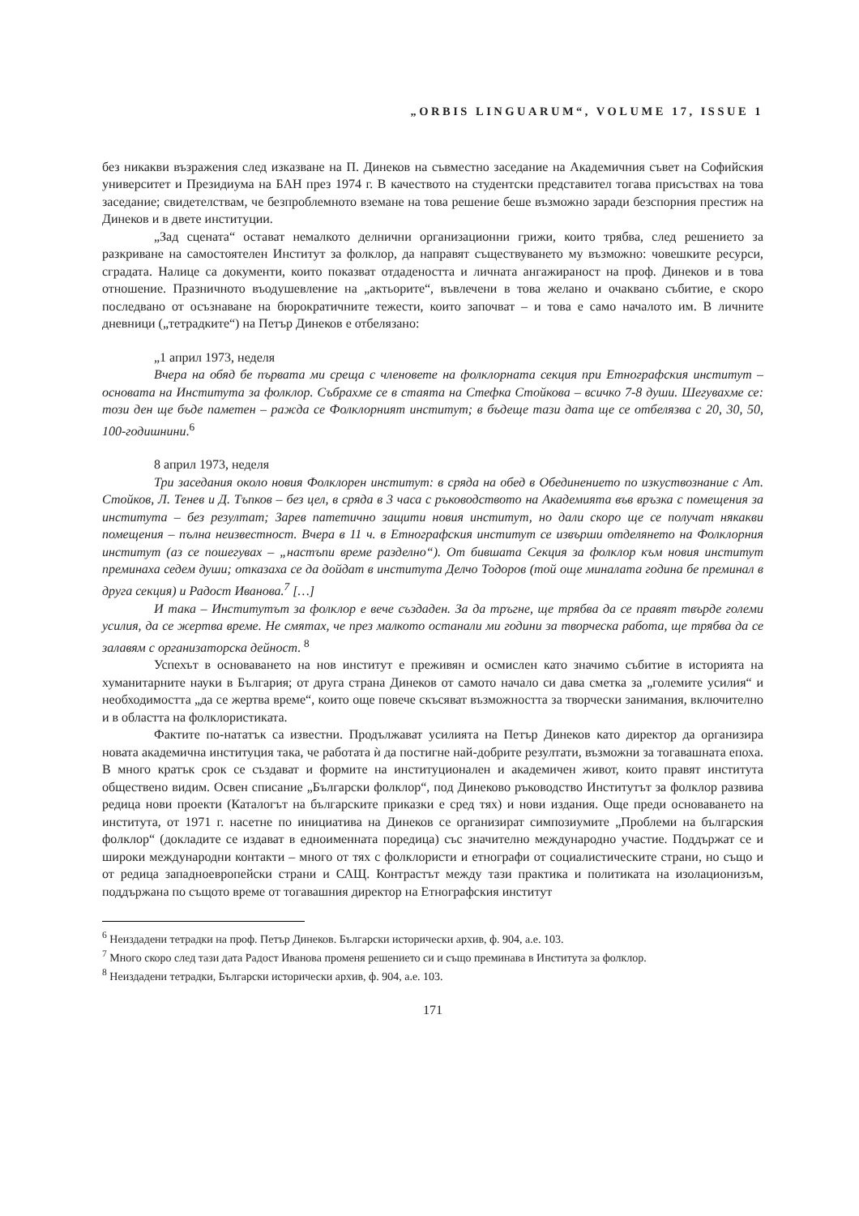„ORBIS LINGUARUM“, VOLUME 17, ISSUE 1
без никакви възражения след изказване на П. Динеков на съвместно заседание на Академичния съвет на Софийския университет и Президиума на БАН през 1974 г. В качеството на студентски представител тогава присъствах на това заседание; свидетелствам, че безпроблемното вземане на това решение беше възможно заради безспорния престиж на Динеков и в двете институции.
„Зад сцената“ остават немалкото делнични организационни грижи, които трябва, след решението за разкриване на самостоятелен Институт за фолклор, да направят съществуването му възможно: човешките ресурси, сградата. Налице са документи, които показват отдадеността и личната ангажираност на проф. Динеков и в това отношение. Празничното въодушевление на „актьорите“, въвлечени в това желано и очаквано събитие, е скоро последвано от осъзнаване на бюрократичните тежести, които започват – и това е само началото им. В личните дневници („тетрадките“) на Петър Динеков е отбелязано:
„1 април 1973, неделя
Вчера на обяд бе първата ми среща с членовете на фолклорната секция при Етнографския институт – основата на Института за фолклор. Събрахме се в стаята на Стефка Стойкова – всичко 7-8 души. Шегувахме се: този ден ще бъде паметен – ражда се Фолклорният институт; в бъдеще тази дата ще се отбелязва с 20, 30, 50, 100-годишнини.<sup>6</sup>
8 април 1973, неделя
Три заседания около новия Фолклорен институт: в сряда на обед в Обединението по изкуствознание с Ат. Стойков, Л. Тенев и Д. Тъпков – без цел, в сряда в 3 часа с ръководството на Академията във връзка с помещения за института – без резултат; Зарев патетично защити новия институт, но дали скоро ще се получат някакви помещения – пълна неизвестност. Вчера в 11 ч. в Етнографския институт се извърши отделянето на Фолклорния институт (аз се пошегувах – „настъпи време разделно“). От бившата Секция за фолклор към новия институт преминаха седем души; отказаха се да дойдат в института Делчо Тодоров (той още миналата година бе преминал в друга секция) и Радост Иванова.<sup>7</sup> […]
И така – Институтът за фолклор е вече създаден. За да тръгне, ще трябва да се правят твърде големи усилия, да се жертва време. Не смятах, че през малкото останали ми години за творческа работа, ще трябва да се залавям с организаторска дейност. <sup>8</sup>
Успехът в основаването на нов институт е преживян и осмислен като значимо събитие в историята на хуманитарните науки в България; от друга страна Динеков от самото начало си дава сметка за „големите усилия“ и необходимостта „да се жертва време“, които още повече скъсяват възможността за творчески занимания, включително и в областта на фолклористиката.
Фактите по-нататък са известни. Продължават усилията на Петър Динеков като директор да организира новата академична институция така, че работата ѝ да постигне най-добрите резултати, възможни за тогавашната епоха. В много кратък срок се създават и формите на институционален и академичен живот, които правят института обществено видим. Освен списание „Български фолклор“, под Динеково ръководство Институтът за фолклор развива редица нови проекти (Каталогът на българските приказки е сред тях) и нови издания. Още преди основаването на института, от 1971 г. насетне по инициатива на Динеков се организират симпозиумите „Проблеми на българския фолклор“ (докладите се издават в едноименната поредица) със значително международно участие. Поддържат се и широки международни контакти – много от тях с фолклористи и етнографи от социалистическите страни, но също и от редица западноевропейски страни и САЩ. Контрастът между тази практика и политиката на изолационизъм, поддържана по същото време от тогавашния директор на Етнографския институт
<sup>6</sup> Неиздадени тетрадки на проф. Петър Динеков. Български исторически архив, ф. 904, а.е. 103.
<sup>7</sup> Много скоро след тази дата Радост Иванова променя решението си и също преминава в Института за фолклор.
<sup>8</sup> Неиздадени тетрадки, Български исторически архив, ф. 904, а.е. 103.
171